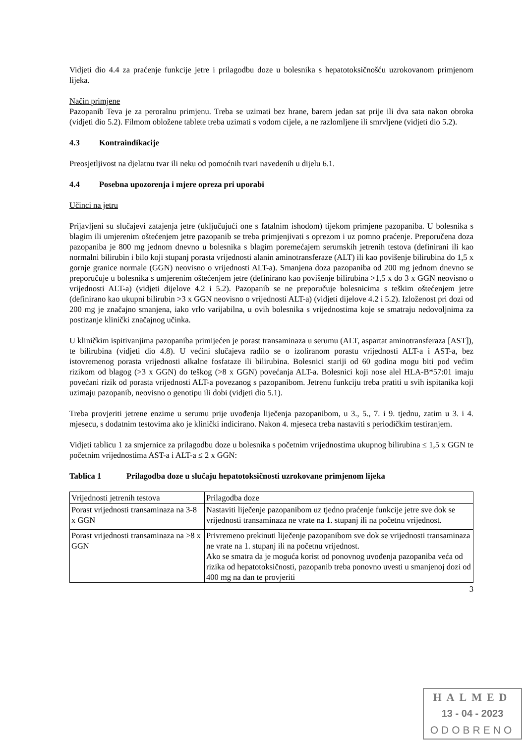Vidjeti dio 4.4 za praćenje funkcije jetre i prilagodbu doze u bolesnika s hepatotoksičnošću uzrokovanom primjenom lijeka.
Način primjene
Pazopanib Teva je za peroralnu primjenu. Treba se uzimati bez hrane, barem jedan sat prije ili dva sata nakon obroka (vidjeti dio 5.2). Filmom obložene tablete treba uzimati s vodom cijele, a ne razlomljene ili smrvljene (vidjeti dio 5.2).
4.3 Kontraindikacije
Preosjetljivost na djelatnu tvar ili neku od pomoćnih tvari navedenih u dijelu 6.1.
4.4 Posebna upozorenja i mjere opreza pri uporabi
Učinci na jetru
Prijavljeni su slučajevi zatajenja jetre (uključujući one s fatalnim ishodom) tijekom primjene pazopaniba. U bolesnika s blagim ili umjerenim oštećenjem jetre pazopanib se treba primjenjivati s oprezom i uz pomno praćenje. Preporučena doza pazopaniba je 800 mg jednom dnevno u bolesnika s blagim poremećajem serumskih jetrenih testova (definirani ili kao normalni bilirubin i bilo koji stupanj porasta vrijednosti alanin aminotransferaze (ALT) ili kao povišenje bilirubina do 1,5 x gornje granice normale (GGN) neovisno o vrijednosti ALT-a). Smanjena doza pazopaniba od 200 mg jednom dnevno se preporučuje u bolesnika s umjerenim oštećenjem jetre (definirano kao povišenje bilirubina >1,5 x do 3 x GGN neovisno o vrijednosti ALT-a) (vidjeti dijelove 4.2 i 5.2). Pazopanib se ne preporučuje bolesnicima s teškim oštećenjem jetre (definirano kao ukupni bilirubin >3 x GGN neovisno o vrijednosti ALT-a) (vidjeti dijelove 4.2 i 5.2). Izloženost pri dozi od 200 mg je značajno smanjena, iako vrlo varijabilna, u ovih bolesnika s vrijednostima koje se smatraju nedovoljnima za postizanje klinički značajnog učinka.
U kliničkim ispitivanjima pazopaniba primijećen je porast transaminaza u serumu (ALT, aspartat aminotransferaza [AST]), te bilirubina (vidjeti dio 4.8). U većini slučajeva radilo se o izoliranom porastu vrijednosti ALT-a i AST-a, bez istovremenog porasta vrijednosti alkalne fosfataze ili bilirubina. Bolesnici stariji od 60 godina mogu biti pod većim rizikom od blagog (>3 x GGN) do teškog (>8 x GGN) povećanja ALT-a. Bolesnici koji nose alel HLA-B*57:01 imaju povećani rizik od porasta vrijednosti ALT-a povezanog s pazopanibom. Jetrenu funkciju treba pratiti u svih ispitanika koji uzimaju pazopanib, neovisno o genotipu ili dobi (vidjeti dio 5.1).
Treba provjeriti jetrene enzime u serumu prije uvođenja liječenja pazopanibom, u 3., 5., 7. i 9. tjednu, zatim u 3. i 4. mjesecu, s dodatnim testovima ako je klinički indicirano. Nakon 4. mjeseca treba nastaviti s periodičkim testiranjem.
Vidjeti tablicu 1 za smjernice za prilagodbu doze u bolesnika s početnim vrijednostima ukupnog bilirubina ≤ 1,5 x GGN te početnim vrijednostima AST-a i ALT-a ≤ 2 x GGN:
Tablica 1 Prilagodba doze u slučaju hepatotoksičnosti uzrokovane primjenom lijeka
| Vrijednosti jetrenih testova | Prilagodba doze |
| Porast vrijednosti transaminaza na 3-8 x GGN | Nastaviti liječenje pazopanibom uz tjedno praćenje funkcije jetre sve dok se vrijednosti transaminaza ne vrate na 1. stupanj ili na početnu vrijednost. |
| Porast vrijednosti transaminaza na >8 x GGN | Privremeno prekinuti liječenje pazopanibom sve dok se vrijednosti transaminaza ne vrate na 1. stupanj ili na početnu vrijednost. Ako se smatra da je moguća korist od ponovnog uvođenja pazopaniba veća od rizika od hepatotoksičnosti, pazopanib treba ponovno uvesti u smanjenoj dozi od 400 mg na dan te provjeriti |
3
HALMED
13 - 04 - 2023
ODOBRENO